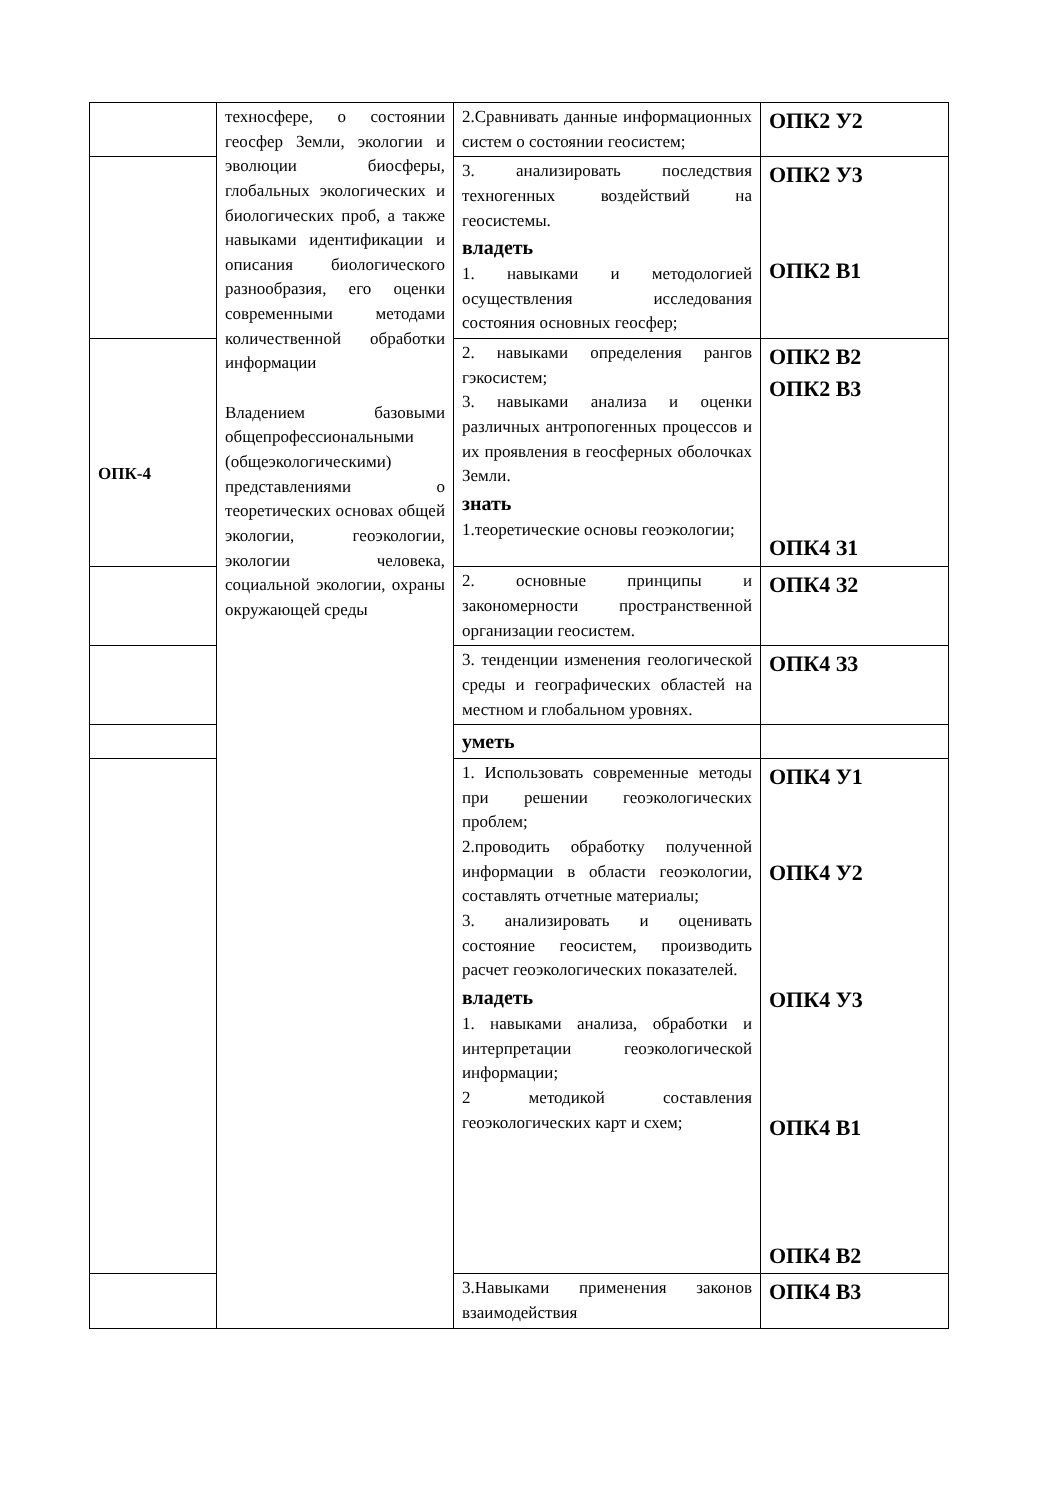| | техносфере, о состоянии геосфер Земли, экологии и эволюции биосферы, глобальных экологических и биологических проб, а также навыками идентификации и описания биологического разнообразия, его оценки современными методами количественной обработки информации Владением базовыми общепрофессиональными (общеэкологическими) представлениями о теоретических основах общей экологии, геоэкологии, экологии человека, социальной экологии, охраны окружающей среды | 2.Сравнивать данные информационных систем о состоянии геосистем; | ОПК2 У2 |
| | | 3. анализировать последствия техногенных воздействий на геосистемы. владеть 1. навыками и методологией осуществления исследования состояния основных геосфер; | ОПК2 У3 ОПК2 В1 |
| ОПК-4 | | 2. навыками определения рангов гэкосистем; 3. навыками анализа и оценки различных антропогенных процессов и их проявления в геосферных оболочках Земли. знать 1.теоретические основы геоэкологии; | ОПК2 В2 ОПК2 В3 ОПК4 З1 |
| | | 2. основные принципы и закономерности пространственной организации геосистем. | ОПК4 З2 |
| | | 3. тенденции изменения геологической среды и географических областей на местном и глобальном уровнях. | ОПК4 З3 |
| | | уметь | |
| | | 1. Использовать современные методы при решении геоэкологических проблем; 2.проводить обработку полученной информации в области геоэкологии, составлять отчетные материалы; 3. анализировать и оценивать состояние геосистем, производить расчет геоэкологических показателей. владеть 1. навыками анализа, обработки и интерпретации геоэкологической информации; 2 методикой составления геоэкологических карт и схем; | ОПК4 У1 ОПК4 У2 ОПК4 У3 ОПК4 В1 ОПК4 В2 |
| | | 3.Навыками применения законов взаимодействия | ОПК4 В3 |